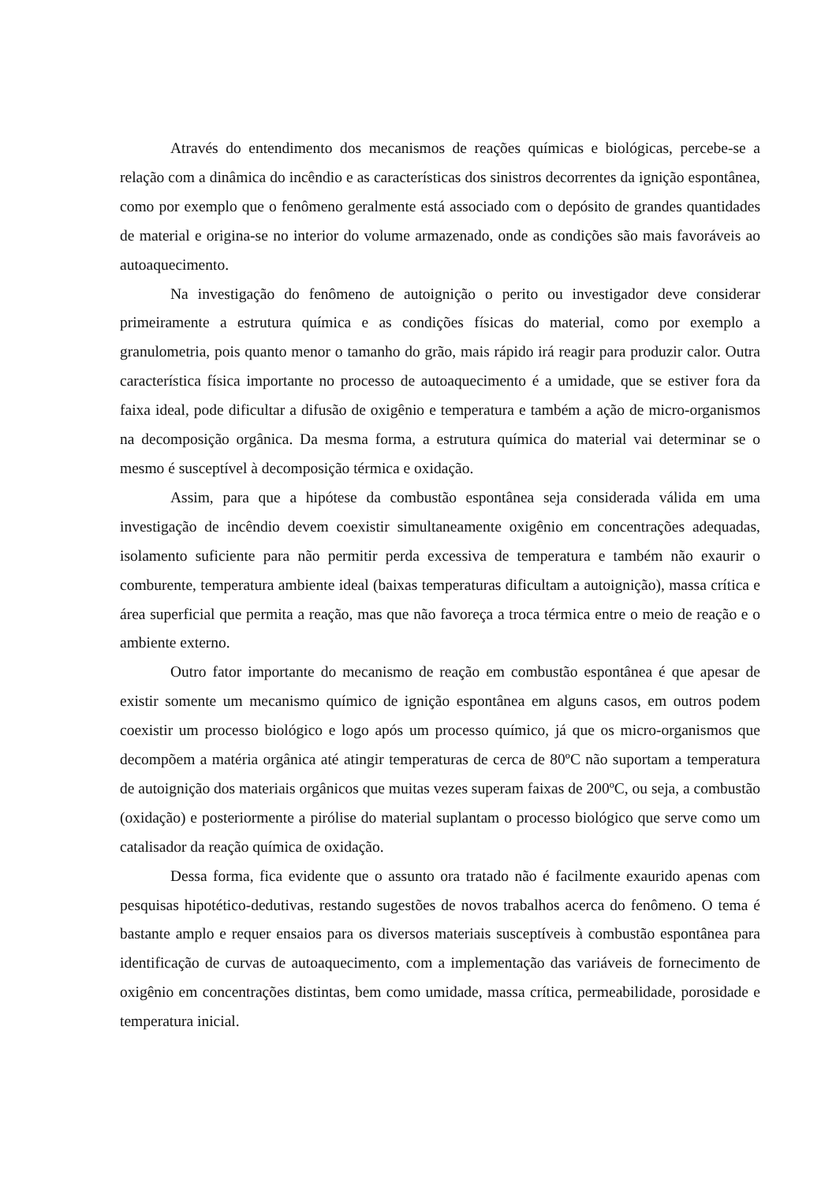Através do entendimento dos mecanismos de reações químicas e biológicas, percebe-se a relação com a dinâmica do incêndio e as características dos sinistros decorrentes da ignição espontânea, como por exemplo que o fenômeno geralmente está associado com o depósito de grandes quantidades de material e origina-se no interior do volume armazenado, onde as condições são mais favoráveis ao autoaquecimento.
Na investigação do fenômeno de autoignição o perito ou investigador deve considerar primeiramente a estrutura química e as condições físicas do material, como por exemplo a granulometria, pois quanto menor o tamanho do grão, mais rápido irá reagir para produzir calor. Outra característica física importante no processo de autoaquecimento é a umidade, que se estiver fora da faixa ideal, pode dificultar a difusão de oxigênio e temperatura e também a ação de micro-organismos na decomposição orgânica. Da mesma forma, a estrutura química do material vai determinar se o mesmo é susceptível à decomposição térmica e oxidação.
Assim, para que a hipótese da combustão espontânea seja considerada válida em uma investigação de incêndio devem coexistir simultaneamente oxigênio em concentrações adequadas, isolamento suficiente para não permitir perda excessiva de temperatura e também não exaurir o comburente, temperatura ambiente ideal (baixas temperaturas dificultam a autoignição), massa crítica e área superficial que permita a reação, mas que não favoreça a troca térmica entre o meio de reação e o ambiente externo.
Outro fator importante do mecanismo de reação em combustão espontânea é que apesar de existir somente um mecanismo químico de ignição espontânea em alguns casos, em outros podem coexistir um processo biológico e logo após um processo químico, já que os micro-organismos que decompõem a matéria orgânica até atingir temperaturas de cerca de 80ºC não suportam a temperatura de autoignição dos materiais orgânicos que muitas vezes superam faixas de 200ºC, ou seja, a combustão (oxidação) e posteriormente a pirólise do material suplantam o processo biológico que serve como um catalisador da reação química de oxidação.
Dessa forma, fica evidente que o assunto ora tratado não é facilmente exaurido apenas com pesquisas hipotético-dedutivas, restando sugestões de novos trabalhos acerca do fenômeno. O tema é bastante amplo e requer ensaios para os diversos materiais susceptíveis à combustão espontânea para identificação de curvas de autoaquecimento, com a implementação das variáveis de fornecimento de oxigênio em concentrações distintas, bem como umidade, massa crítica, permeabilidade, porosidade e temperatura inicial.